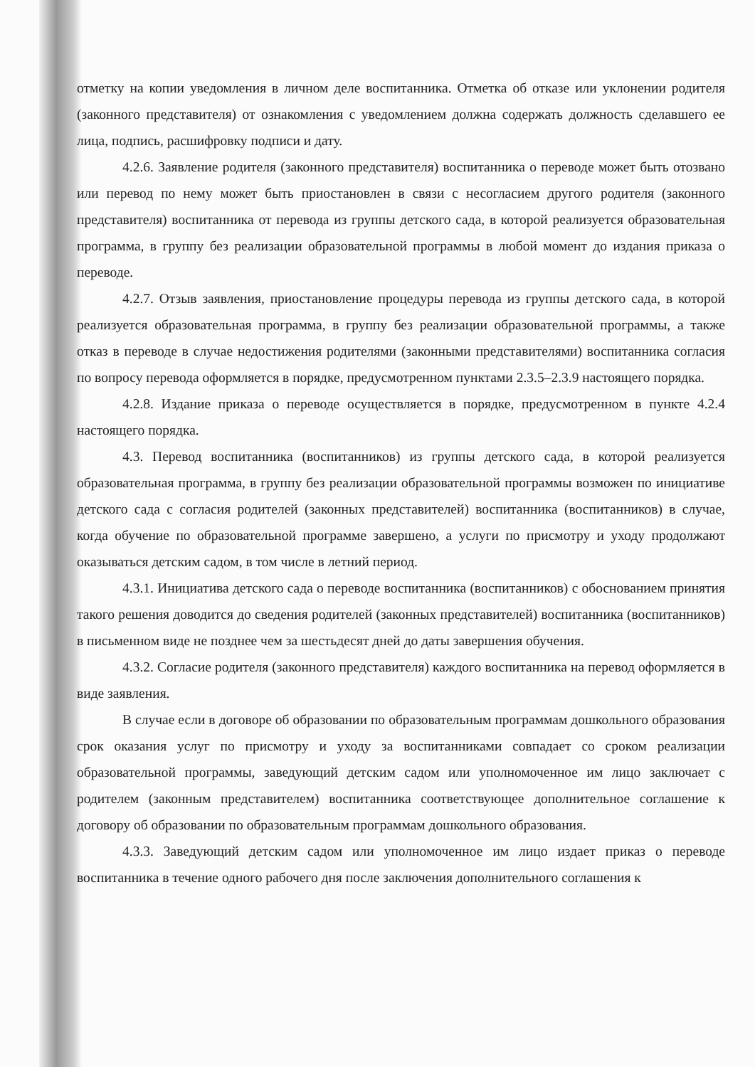отметку на копии уведомления в личном деле воспитанника. Отметка об отказе или уклонении родителя (законного представителя) от ознакомления с уведомлением должна содержать должность сделавшего ее лица, подпись, расшифровку подписи и дату.
4.2.6. Заявление родителя (законного представителя) воспитанника о переводе может быть отозвано или перевод по нему может быть приостановлен в связи с несогласием другого родителя (законного представителя) воспитанника от перевода из группы детского сада, в которой реализуется образовательная программа, в группу без реализации образовательной программы в любой момент до издания приказа о переводе.
4.2.7. Отзыв заявления, приостановление процедуры перевода из группы детского сада, в которой реализуется образовательная программа, в группу без реализации образовательной программы, а также отказ в переводе в случае недостижения родителями (законными представителями) воспитанника согласия по вопросу перевода оформляется в порядке, предусмотренном пунктами 2.3.5–2.3.9 настоящего порядка.
4.2.8. Издание приказа о переводе осуществляется в порядке, предусмотренном в пункте 4.2.4 настоящего порядка.
4.3. Перевод воспитанника (воспитанников) из группы детского сада, в которой реализуется образовательная программа, в группу без реализации образовательной программы возможен по инициативе детского сада с согласия родителей (законных представителей) воспитанника (воспитанников) в случае, когда обучение по образовательной программе завершено, а услуги по присмотру и уходу продолжают оказываться детским садом, в том числе в летний период.
4.3.1. Инициатива детского сада о переводе воспитанника (воспитанников) с обоснованием принятия такого решения доводится до сведения родителей (законных представителей) воспитанника (воспитанников) в письменном виде не позднее чем за шестьдесят дней до даты завершения обучения.
4.3.2. Согласие родителя (законного представителя) каждого воспитанника на перевод оформляется в виде заявления.
В случае если в договоре об образовании по образовательным программам дошкольного образования срок оказания услуг по присмотру и уходу за воспитанниками совпадает со сроком реализации образовательной программы, заведующий детским садом или уполномоченное им лицо заключает с родителем (законным представителем) воспитанника соответствующее дополнительное соглашение к договору об образовании по образовательным программам дошкольного образования.
4.3.3. Заведующий детским садом или уполномоченное им лицо издает приказ о переводе воспитанника в течение одного рабочего дня после заключения дополнительного соглашения к